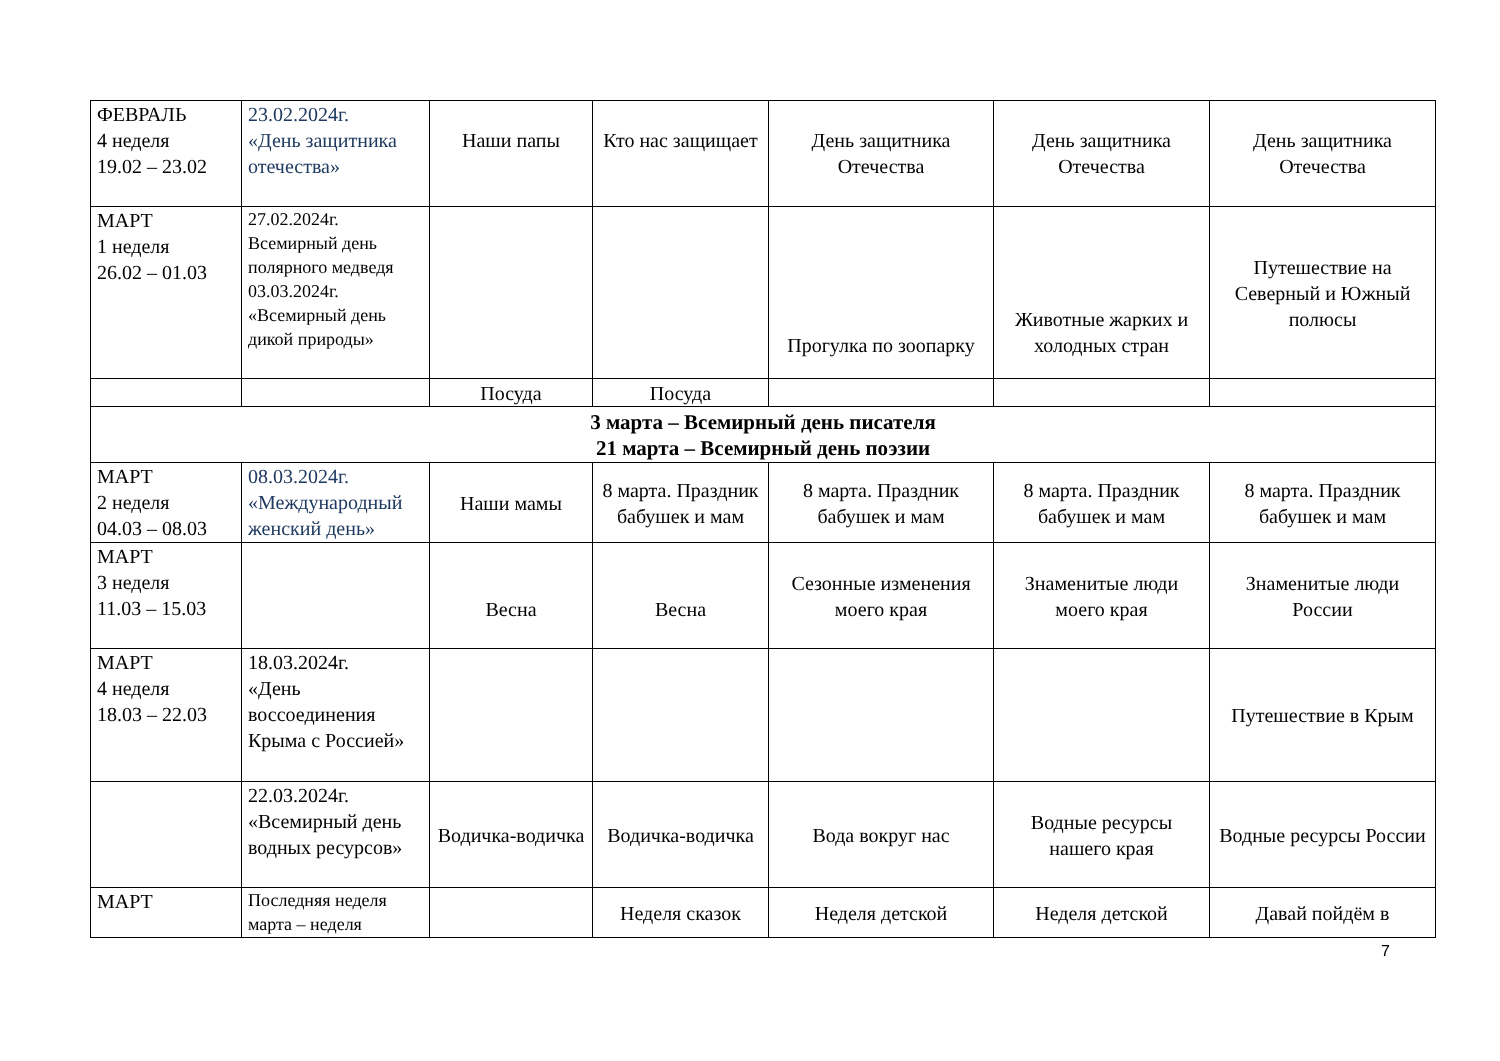| ФЕВРАЛЬ 4 неделя 19.02 – 23.02 | 23.02.2024г. «День защитника отечества» | Наши папы | Кто нас защищает | День защитника Отечества | День защитника Отечества | День защитника Отечества |
| МАРТ 1 неделя 26.02 – 01.03 | 27.02.2024г. Всемирный день полярного медведя 03.03.2024г. «Всемирный день дикой природы» | | | Прогулка по зоопарку | Животные жарких и холодных стран | Путешествие на Северный и Южный полюсы |
| | | Посуда | Посуда | | | |
| 3 марта – Всемирный день писателя 21 марта – Всемирный день поэзии | | | | | | |
| МАРТ 2 неделя 04.03 – 08.03 | 08.03.2024г. «Международный женский день» | Наши мамы | 8 марта. Праздник бабушек и мам | 8 марта. Праздник бабушек и мам | 8 марта. Праздник бабушек и мам | 8 марта. Праздник бабушек и мам |
| МАРТ 3 неделя 11.03 – 15.03 | | Весна | Весна | Сезонные изменения моего края | Знаменитые люди моего края | Знаменитые люди России |
| МАРТ 4 неделя 18.03 – 22.03 | 18.03.2024г. «День воссоединения Крыма с Россией» | | | | | Путешествие в Крым |
| | 22.03.2024г. «Всемирный день водных ресурсов» | Водичка-водичка | Водичка-водичка | Вода вокруг нас | Водные ресурсы нашего края | Водные ресурсы России |
| МАРТ | Последняя неделя марта – неделя | | Неделя сказок | Неделя детской | Неделя детской | Давай пойдём в |
7